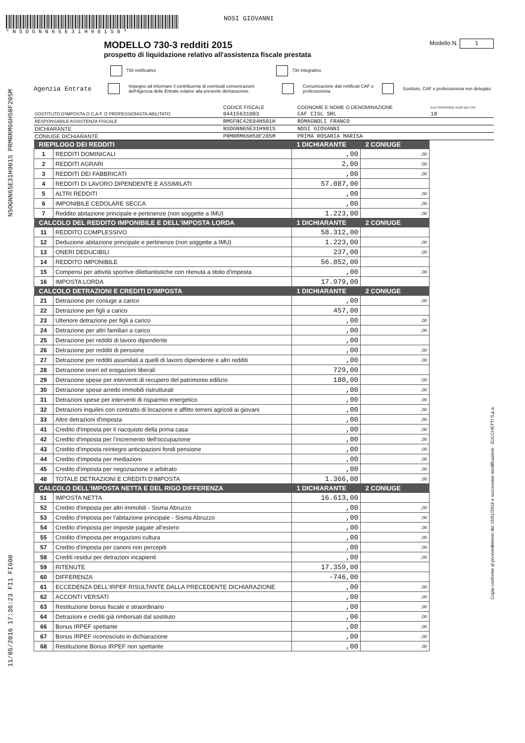NSOGNN65E31H901S PRMRRM66H50F205M
11/05/2016 17:36:23 FI1 FI600
Copia conforme al provvedimento del 15/01/2016 e successive modificazioni - ZUCCHETTI S.p.a.
* N S O G N N 6 5 E 3 1 H 9 0 1 S 0 *
NOSI GIOVANNI
MODELLO 730-3 redditi 2015
Modello N. 1
prospetto di liquidazione relativo all'assistenza fiscale prestata
730 rettificativo 730 integrativo
Agenzia Entrate
Impegno ad informare il contribuente di eventuali comunicazioni dell'Agenzia delle Entrate relative alla presente dichiarazione
Comunicazione dati rettificati CAF o professionista
Sostituto, CAF o professionista non delegato
| | CODICE FISCALE | COGNOME E NOME O DENOMINAZIONE | N.DI ISCRIZIONE ALBO DEI CAF |
| SOSTITUTO D'IMPOSTA O C.A.F. O PROFESSIONISTA ABILITATO | 04415631003 | CAF CISL SRL | 18 |
| RESPONSABILE ASSISTENZA FISCALE | RMGFNC42E04H501H | ROMAGNOLI FRANCO | |
| DICHIARANTE | NSOGNN65E31H901S | NOSI GIOVANNI | |
| CONIUGE DICHIARANTE | PRMRRM66H50F205M | PRIMA ROSARIA MARISA | |
| RIEPILOGO DEI REDDITI | | 1 DICHIARANTE | 2 CONIUGE |
| --- | --- | --- | --- |
| 1 | REDDITI DOMINICALI | ,00 | ,00 |
| 2 | REDDITI AGRARI | 2,00 | ,00 |
| 3 | REDDITI DEI FABBRICATI | ,00 | ,00 |
| 4 | REDDITI DI LAVORO DIPENDENTE E ASSIMILATI | 57.087,00 | |
| 5 | ALTRI REDDITI | ,00 | ,00 |
| 6 | IMPONIBILE CEDOLARE SECCA | ,00 | ,00 |
| 7 | Reddito abitazione principale e pertinenze (non soggette a IMU) | 1.223,00 | ,00 |
| CALCOLO DEL REDDITO IMPONIBILE E DELL'IMPOSTA LORDA | | 1 DICHIARANTE | 2 CONIUGE |
| 11 | REDDITO COMPLESSIVO | 58.312,00 | |
| 12 | Deduzione abitazione principale e pertinenze (non soggette a IMU) | 1.223,00 | ,00 |
| 13 | ONERI DEDUCIBILI | 237,00 | ,00 |
| 14 | REDDITO IMPONIBILE | 56.852,00 | |
| 15 | Compensi per attività sportive dilettantistiche con ritenuta a titolo d'imposta | ,00 | ,00 |
| 16 | IMPOSTA LORDA | 17.979,00 | |
| CALCOLO DETRAZIONI E CREDITI D'IMPOSTA | | 1 DICHIARANTE | 2 CONIUGE |
| 21 | Detrazione per coniuge a carico | ,00 | ,00 |
| 22 | Detrazione per figli a carico | 457,00 | |
| 23 | Ulteriore detrazione per figli a carico | ,00 | ,00 |
| 24 | Detrazione per altri familiari a carico | ,00 | ,00 |
| 25 | Detrazione per redditi di lavoro dipendente | ,00 | |
| 26 | Detrazione per redditi di pensione | ,00 | ,00 |
| 27 | Detrazione per redditi assimilati a quelli di lavoro dipendente e altri redditi | ,00 | ,00 |
| 28 | Detrazione oneri ed erogazioni liberali | 729,00 | |
| 29 | Detrazione spese per interventi di recupero del patrimonio edilizio | 180,00 | ,00 |
| 30 | Detrazione spese arredo immobili ristrutturati | ,00 | ,00 |
| 31 | Detrazioni spese per interventi di risparmio energetico | ,00 | ,00 |
| 32 | Detrazioni inquilini con contratto di locazione e affitto terreni agricoli ai giovani | ,00 | ,00 |
| 33 | Altre detrazioni d'imposta | ,00 | ,00 |
| 41 | Credito d'imposta per il riacquisto della prima casa | ,00 | ,00 |
| 42 | Credito d'imposta per l'incremento dell'occupazione | ,00 | ,00 |
| 43 | Credito d'imposta reintegro anticipazioni fondi pensione | ,00 | ,00 |
| 44 | Credito d'imposta per mediazioni | ,00 | ,00 |
| 45 | Credito d'imposta per negoziazione e arbitrato | ,00 | ,00 |
| 48 | TOTALE DETRAZIONI E CREDITI D'IMPOSTA | 1.366,00 | ,00 |
| CALCOLO DELL'IMPOSTA NETTA E DEL RIGO DIFFERENZA | | 1 DICHIARANTE | 2 CONIUGE |
| 51 | IMPOSTA NETTA | 16.613,00 | |
| 52 | Credito d'imposta per altri immobili - Sisma Abruzzo | ,00 | ,00 |
| 53 | Credito d'imposta per l'abitazione principale - Sisma Abruzzo | ,00 | ,00 |
| 54 | Credito d'imposta per imposte pagate all'estero | ,00 | ,00 |
| 55 | Credito d'imposta per erogazioni cultura | ,00 | ,00 |
| 57 | Credito d'imposta per canoni non percepiti | ,00 | ,00 |
| 58 | Crediti residui per detrazioni incapienti | ,00 | ,00 |
| 59 | RITENUTE | 17.359,00 | |
| 60 | DIFFERENZA | -746,00 | |
| 61 | ECCEDENZA DELL'IRPEF RISULTANTE DALLA PRECEDENTE DICHIARAZIONE | ,00 | ,00 |
| 62 | ACCONTI VERSATI | ,00 | ,00 |
| 63 | Restituzione bonus fiscale e straordinario | ,00 | ,00 |
| 64 | Detrazioni e crediti già rimborsati dal sostituto | ,00 | ,00 |
| 66 | Bonus IRPEF spettante | ,00 | ,00 |
| 67 | Bonus IRPEF riconosciuto in dichiarazione | ,00 | ,00 |
| 68 | Restituzione Bonus IRPEF non spettante | ,00 | ,00 |